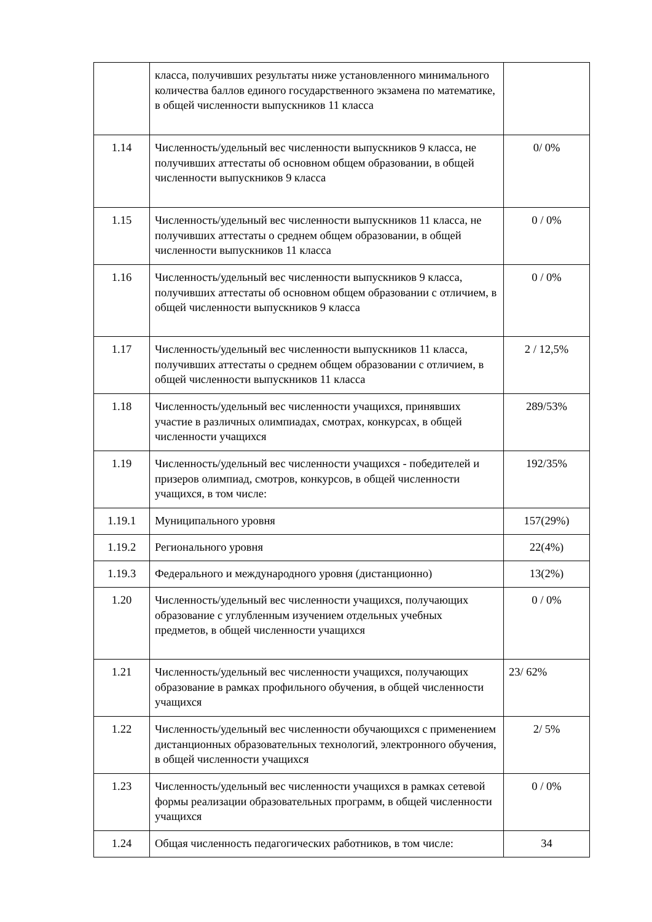| | класса, получивших результаты ниже установленного минимального количества баллов единого государственного экзамена по математике, в общей численности выпускников 11 класса | |
| 1.14 | Численность/удельный вес численности выпускников 9 класса, не получивших аттестаты об основном общем образовании, в общей численности выпускников 9 класса | 0/ 0% |
| 1.15 | Численность/удельный вес численности выпускников 11 класса, не получивших аттестаты о среднем общем образовании, в общей численности выпускников 11 класса | 0 / 0% |
| 1.16 | Численность/удельный вес численности выпускников 9 класса, получивших аттестаты об основном общем образовании с отличием, в общей численности выпускников 9 класса | 0 / 0% |
| 1.17 | Численность/удельный вес численности выпускников 11 класса, получивших аттестаты о среднем общем образовании с отличием, в общей численности выпускников 11 класса | 2 / 12,5% |
| 1.18 | Численность/удельный вес численности учащихся, принявших участие в различных олимпиадах, смотрах, конкурсах, в общей численности учащихся | 289/53% |
| 1.19 | Численность/удельный вес численности учащихся - победителей и призеров олимпиад, смотров, конкурсов, в общей численности учащихся, в том числе: | 192/35% |
| 1.19.1 | Муниципального уровня | 157(29%) |
| 1.19.2 | Регионального уровня | 22(4%) |
| 1.19.3 | Федерального и международного уровня (дистанционно) | 13(2%) |
| 1.20 | Численность/удельный вес численности учащихся, получающих образование с углубленным изучением отдельных учебных предметов, в общей численности учащихся | 0 / 0% |
| 1.21 | Численность/удельный вес численности учащихся, получающих образование в рамках профильного обучения, в общей численности учащихся | 23/ 62% |
| 1.22 | Численность/удельный вес численности обучающихся с применением дистанционных образовательных технологий, электронного обучения, в общей численности учащихся | 2/ 5% |
| 1.23 | Численность/удельный вес численности учащихся в рамках сетевой формы реализации образовательных программ, в общей численности учащихся | 0 / 0% |
| 1.24 | Общая численность педагогических работников, в том числе: | 34 |